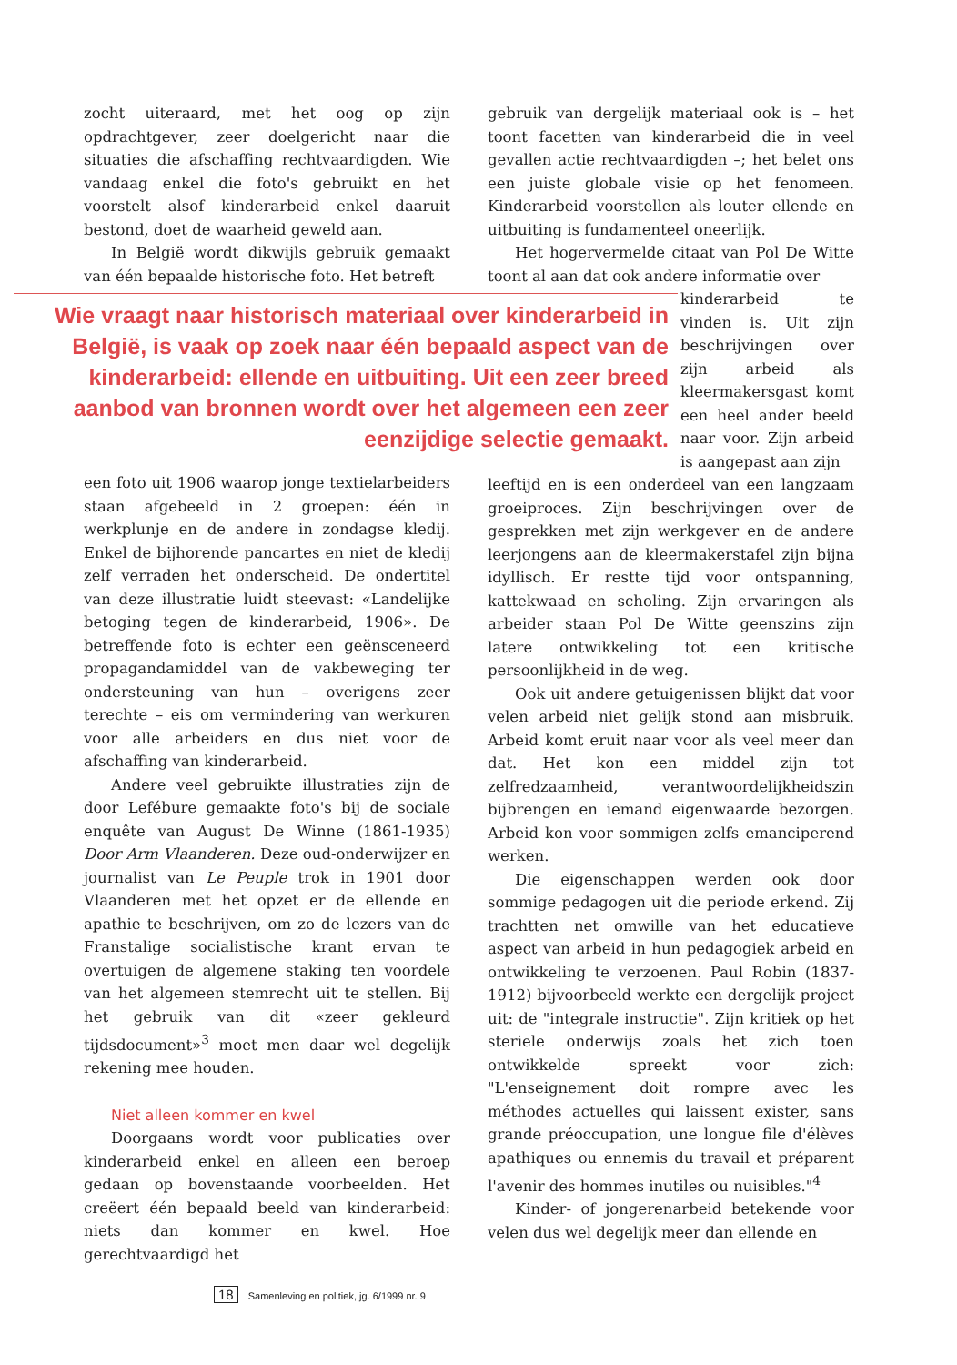zocht uiteraard, met het oog op zijn opdrachtgever, zeer doelgericht naar die situaties die afschaffing rechtvaardigden. Wie vandaag enkel die foto's gebruikt en het voorstelt alsof kinderarbeid enkel daaruit bestond, doet de waarheid geweld aan.
In België wordt dikwijls gebruik gemaakt van één bepaalde historische foto. Het betreft
Wie vraagt naar historisch materiaal over kinderarbeid in België, is vaak op zoek naar één bepaald aspect van de kinderarbeid: ellende en uitbuiting. Uit een zeer breed aanbod van bronnen wordt over het algemeen een zeer eenzijdige selectie gemaakt.
een foto uit 1906 waarop jonge textielarbeiders staan afgebeeld in 2 groepen: één in werkplunje en de andere in zondagse kledij. Enkel de bijhorende pancartes en niet de kledij zelf verraden het onderscheid. De ondertitel van deze illustratie luidt steevast: «Landelijke betoging tegen de kinderarbeid, 1906». De betreffende foto is echter een geënsceneerd propagandamiddel van de vakbeweging ter ondersteuning van hun – overigens zeer terechte – eis om vermindering van werkuren voor alle arbeiders en dus niet voor de afschaffing van kinderarbeid.
Andere veel gebruikte illustraties zijn de door Lefébure gemaakte foto's bij de sociale enquête van August De Winne (1861-1935) Door Arm Vlaanderen. Deze oud-onderwijzer en journalist van Le Peuple trok in 1901 door Vlaanderen met het opzet er de ellende en apathie te beschrijven, om zo de lezers van de Franstalige socialistische krant ervan te overtuigen de algemene staking ten voordele van het algemeen stemrecht uit te stellen. Bij het gebruik van dit «zeer gekleurd tijdsdocument»<sup>3</sup> moet men daar wel degelijk rekening mee houden.
Niet alleen kommer en kwel
Doorgaans wordt voor publicaties over kinderarbeid enkel en alleen een beroep gedaan op bovenstaande voorbeelden. Het creëert één bepaald beeld van kinderarbeid: niets dan kommer en kwel. Hoe gerechtvaardigd het
gebruik van dergelijk materiaal ook is – het toont facetten van kinderarbeid die in veel gevallen actie rechtvaardigden –; het belet ons een juiste globale visie op het fenomeen. Kinderarbeid voorstellen als louter ellende en uitbuiting is fundamenteel oneerlijk.
Het hogervermelde citaat van Pol De Witte toont al aan dat ook andere informatie over
kinderarbeid te vinden is. Uit zijn beschrijvingen over zijn arbeid als kleermakersgast komt een heel ander beeld naar voor. Zijn arbeid is aangepast aan zijn
leeftijd en is een onderdeel van een langzaam groeiproces. Zijn beschrijvingen over de gesprekken met zijn werkgever en de andere leerjongens aan de kleermakerstafel zijn bijna idyllisch. Er restte tijd voor ontspanning, kattekwaad en scholing. Zijn ervaringen als arbeider staan Pol De Witte geenszins zijn latere ontwikkeling tot een kritische persoonlijkheid in de weg.
Ook uit andere getuigenissen blijkt dat voor velen arbeid niet gelijk stond aan misbruik. Arbeid komt eruit naar voor als veel meer dan dat. Het kon een middel zijn tot zelfredzaamheid, verantwoordelijkheidszin bijbrengen en iemand eigenwaarde bezorgen. Arbeid kon voor sommigen zelfs emanciperend werken.
Die eigenschappen werden ook door sommige pedagogen uit die periode erkend. Zij trachtten net omwille van het educatieve aspect van arbeid in hun pedagogiek arbeid en ontwikkeling te verzoenen. Paul Robin (1837-1912) bijvoorbeeld werkte een dergelijk project uit: de "integrale instructie". Zijn kritiek op het steriele onderwijs zoals het zich toen ontwikkelde spreekt voor zich: "L'enseignement doit rompre avec les méthodes actuelles qui laissent exister, sans grande préoccupation, une longue file d'élèves apathiques ou ennemis du travail et préparent l'avenir des hommes inutiles ou nuisibles."<sup>4</sup>
Kinder- of jongerenarbeid betekende voor velen dus wel degelijk meer dan ellende en
18 Samenleving en politiek, jg. 6/1999 nr. 9